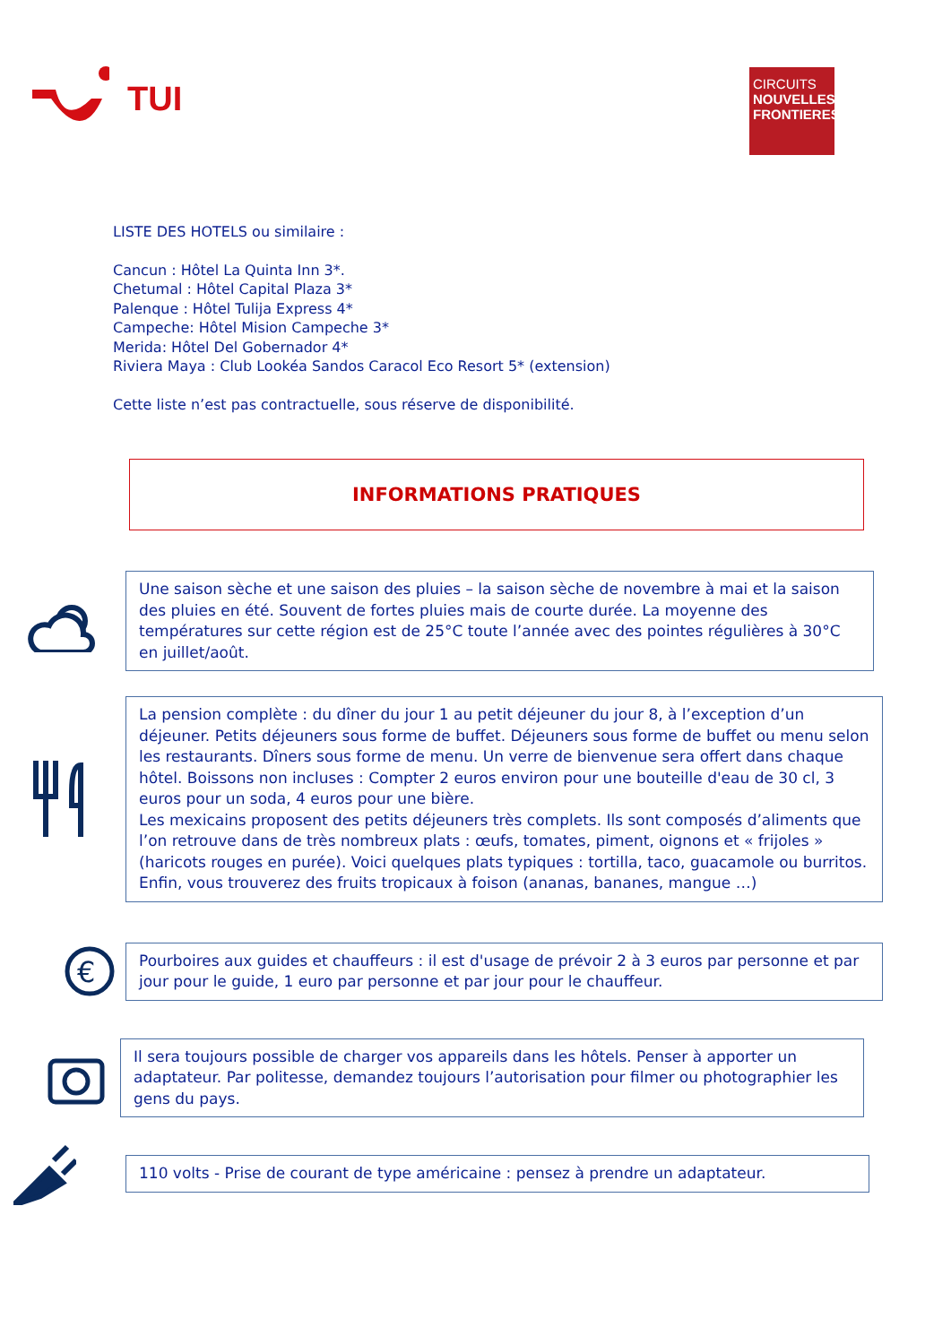TUI
CIRCUITS
NOUVELLES
FRONTIERES
LISTE DES HOTELS ou similaire :
Cancun : Hôtel La Quinta Inn 3*.
Chetumal : Hôtel Capital Plaza 3*
Palenque : Hôtel Tulija Express 4*
Campeche: Hôtel Mision Campeche 3*
Merida: Hôtel Del Gobernador 4*
Riviera Maya : Club Lookéa Sandos Caracol Eco Resort 5* (extension)
Cette liste n’est pas contractuelle, sous réserve de disponibilité.
INFORMATIONS PRATIQUES
Une saison sèche et une saison des pluies – la saison sèche de novembre à mai et la saison des pluies en été. Souvent de fortes pluies mais de courte durée. La moyenne des températures sur cette région est de 25°C toute l’année avec des pointes régulières à 30°C en juillet/août.
La pension complète : du dîner du jour 1 au petit déjeuner du jour 8, à l’exception d’un déjeuner. Petits déjeuners sous forme de buffet. Déjeuners sous forme de buffet ou menu selon les restaurants. Dîners sous forme de menu. Un verre de bienvenue sera offert dans chaque hôtel. Boissons non incluses : Compter 2 euros environ pour une bouteille d'eau de 30 cl, 3 euros pour un soda, 4 euros pour une bière.
Les mexicains proposent des petits déjeuners très complets. Ils sont composés d’aliments que l’on retrouve dans de très nombreux plats : œufs, tomates, piment, oignons et « frijoles » (haricots rouges en purée). Voici quelques plats typiques : tortilla, taco, guacamole ou burritos. Enfin, vous trouverez des fruits tropicaux à foison (ananas, bananes, mangue …)
€
Pourboires aux guides et chauffeurs : il est d'usage de prévoir 2 à 3 euros par personne et par jour pour le guide, 1 euro par personne et par jour pour le chauffeur.
Il sera toujours possible de charger vos appareils dans les hôtels. Penser à apporter un adaptateur. Par politesse, demandez toujours l’autorisation pour filmer ou photographier les gens du pays.
110 volts - Prise de courant de type américaine : pensez à prendre un adaptateur.